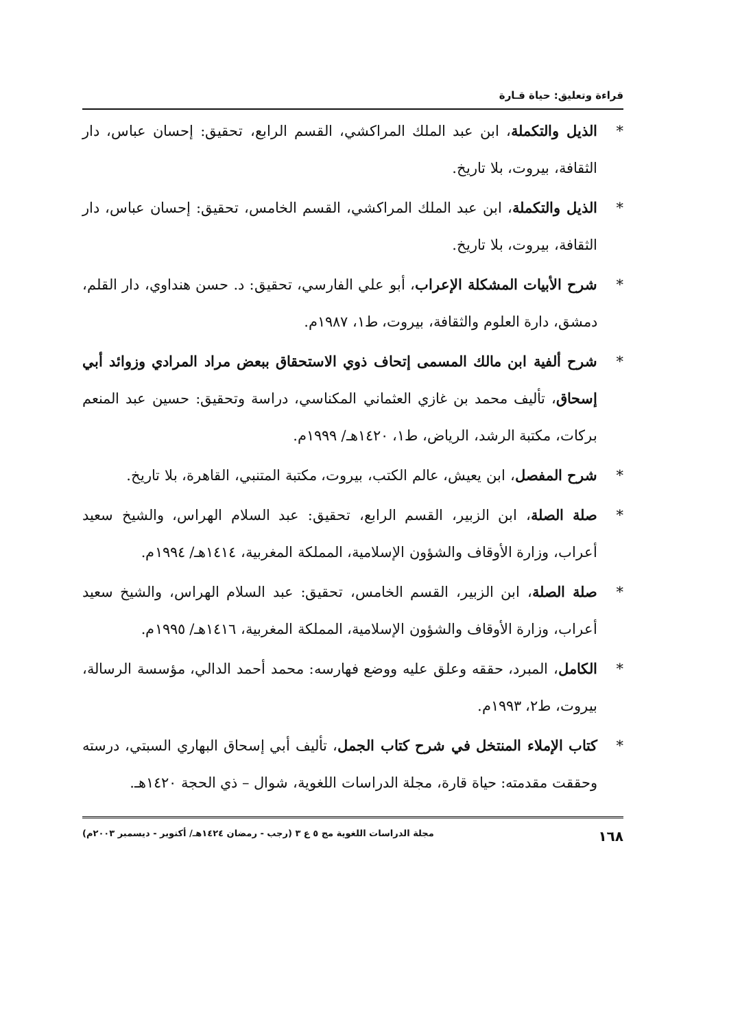قراءة وتعليق: حياة قـارة
* الذيل والتكملة، ابن عبد الملك المراكشي، القسم الرابع، تحقيق: إحسان عباس، دار الثقافة، بيروت، بلا تاريخ.
* الذيل والتكملة، ابن عبد الملك المراكشي، القسم الخامس، تحقيق: إحسان عباس، دار الثقافة، بيروت، بلا تاريخ.
* شرح الأبيات المشكلة الإعراب، أبو علي الفارسي، تحقيق: د. حسن هنداوي، دار القلم، دمشق، دارة العلوم والثقافة، بيروت، ط١، ١٩٨٧م.
* شرح ألفية ابن مالك المسمى إتحاف ذوي الاستحقاق ببعض مراد المرادي وزوائد أبي إسحاق، تأليف محمد بن غازي العثماني المكناسي، دراسة وتحقيق: حسين عبد المنعم بركات، مكتبة الرشد، الرياض، ط١، ١٤٢٠هـ/ ١٩٩٩م.
* شرح المفصل، ابن يعيش، عالم الكتب، بيروت، مكتبة المتنبي، القاهرة، بلا تاريخ.
* صلة الصلة، ابن الزبير، القسم الرابع، تحقيق: عبد السلام الهراس، والشيخ سعيد أعراب، وزارة الأوقاف والشؤون الإسلامية، المملكة المغربية، ١٤١٤هـ/ ١٩٩٤م.
* صلة الصلة، ابن الزبير، القسم الخامس، تحقيق: عبد السلام الهراس، والشيخ سعيد أعراب، وزارة الأوقاف والشؤون الإسلامية، المملكة المغربية، ١٤١٦هـ/ ١٩٩٥م.
* الكامل، المبرد، حققه وعلق عليه ووضع فهارسه: محمد أحمد الدالي، مؤسسة الرسالة، بيروت، ط٢، ١٩٩٣م.
* كتاب الإملاء المنتخل في شرح كتاب الجمل، تأليف أبي إسحاق البهاري السبتي، درسته وحققت مقدمته: حياة قارة، مجلة الدراسات اللغوية، شوال – ذي الحجة ١٤٢٠هـ.
١٦٨ مجلة الدراسات اللغوية مج ٥ ع ٣ (رجب - رمضان ١٤٢٤هـ/ أكتوبر - ديسمبر ٢٠٠٣م)